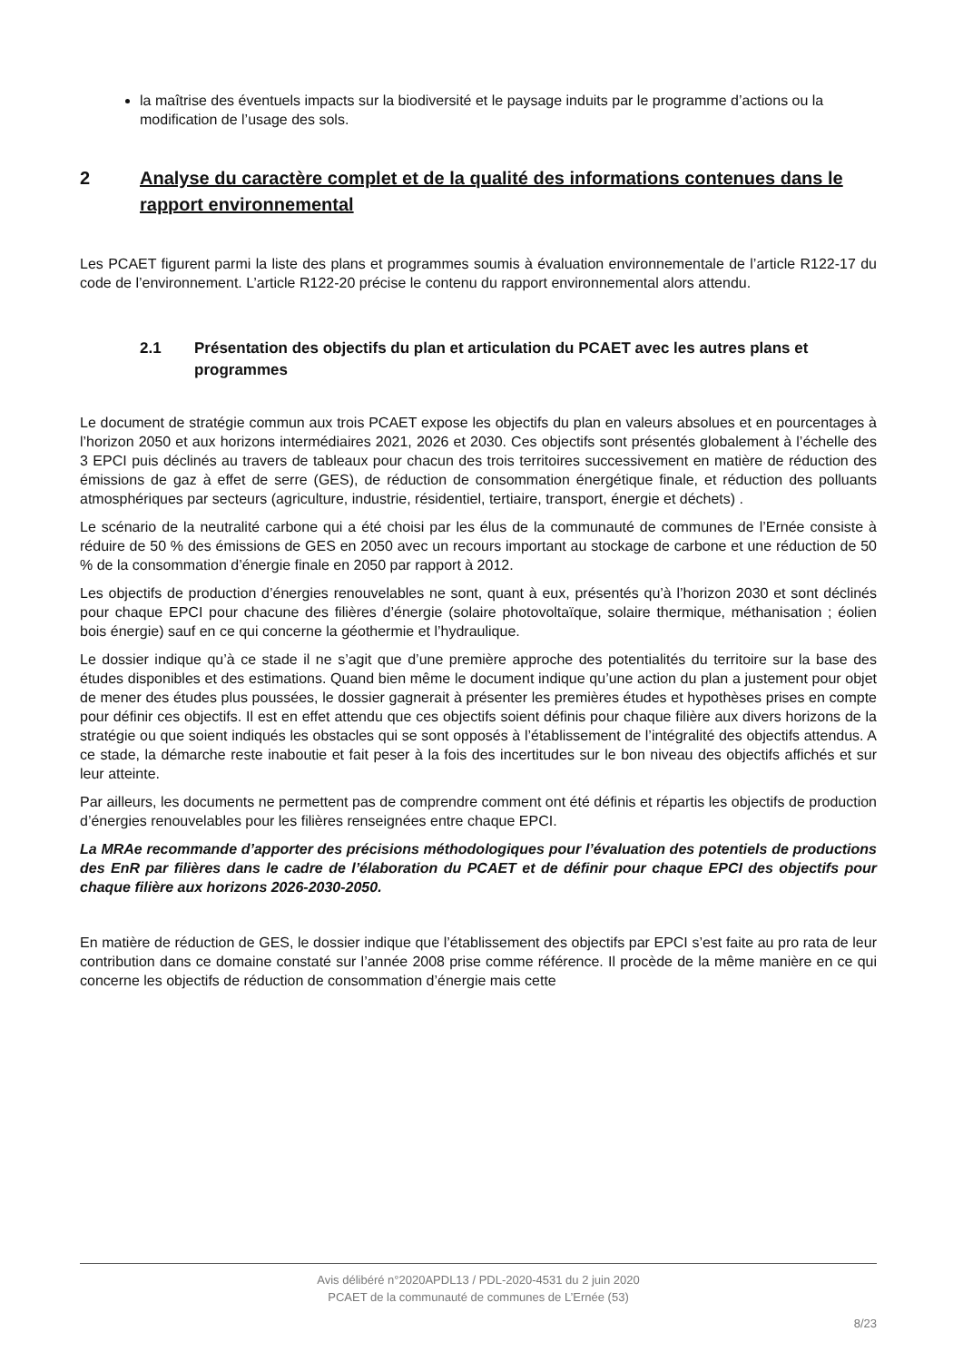la maîtrise des éventuels impacts sur la biodiversité et le paysage induits par le programme d’actions ou la modification de l’usage des sols.
2 Analyse du caractère complet et de la qualité des informations contenues dans le rapport environnemental
Les PCAET figurent parmi la liste des plans et programmes soumis à évaluation environnementale de l’article R122-17 du code de l’environnement. L’article R122-20 précise le contenu du rapport environnemental alors attendu.
2.1 Présentation des objectifs du plan et articulation du PCAET avec les autres plans et programmes
Le document de stratégie commun aux trois PCAET expose les objectifs du plan en valeurs absolues et en pourcentages à l’horizon 2050 et aux horizons intermédiaires 2021, 2026 et 2030. Ces objectifs sont présentés globalement à l’échelle des 3 EPCI puis déclinés au travers de tableaux pour chacun des trois territoires successivement en matière de réduction des émissions de gaz à effet de serre (GES), de réduction de consommation énergétique finale, et réduction des polluants atmosphériques par secteurs (agriculture, industrie, résidentiel, tertiaire, transport, énergie et déchets) .
Le scénario de la neutralité carbone qui a été choisi par les élus de la communauté de communes de l’Ernée consiste à réduire de 50 % des émissions de GES en 2050 avec un recours important au stockage de carbone et une réduction de 50 % de la consommation d’énergie finale en 2050 par rapport à 2012.
Les objectifs de production d’énergies renouvelables ne sont, quant à eux, présentés qu’à l’horizon 2030 et sont déclinés pour chaque EPCI pour chacune des filières d’énergie (solaire photovoltaïque, solaire thermique, méthanisation ; éolien bois énergie) sauf en ce qui concerne la géothermie et l’hydraulique.
Le dossier indique qu’à ce stade il ne s’agit que d’une première approche des potentialités du territoire sur la base des études disponibles et des estimations. Quand bien même le document indique qu’une action du plan a justement pour objet de mener des études plus poussées, le dossier gagnerait à présenter les premières études et hypothèses prises en compte pour définir ces objectifs. Il est en effet attendu que ces objectifs soient définis pour chaque filière aux divers horizons de la stratégie ou que soient indiqués les obstacles qui se sont opposés à l’établissement de l’intégralité des objectifs attendus. A ce stade, la démarche reste inaboutie et fait peser à la fois des incertitudes sur le bon niveau des objectifs affichés et sur leur atteinte.
Par ailleurs, les documents ne permettent pas de comprendre comment ont été définis et répartis les objectifs de production d’énergies renouvelables pour les filières renseignées entre chaque EPCI.
La MRAe recommande d’apporter des précisions méthodologiques pour l’évaluation des potentiels de productions des EnR par filières dans le cadre de l’élaboration du PCAET et de définir pour chaque EPCI des objectifs pour chaque filière aux horizons 2026-2030-2050.
En matière de réduction de GES, le dossier indique que l’établissement des objectifs par EPCI s’est faite au pro rata de leur contribution dans ce domaine constaté sur l’année 2008 prise comme référence. Il procède de la même manière en ce qui concerne les objectifs de réduction de consommation d’énergie mais cette
Avis délibéré n°2020APDL13 / PDL-2020-4531 du 2 juin 2020
PCAET de la communauté de communes de L’Ernée (53)
8/23